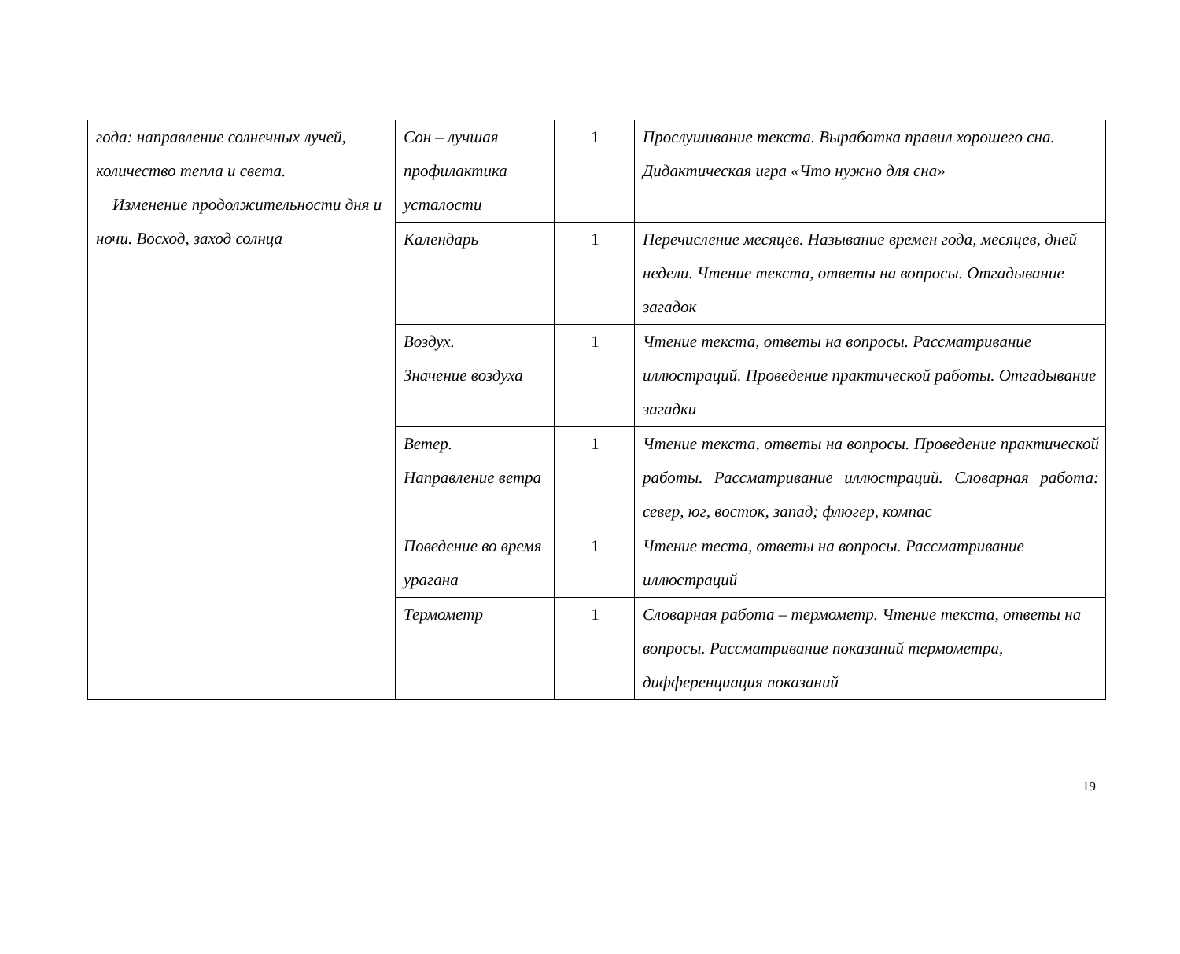| года: направление солнечных лучей, количество тепла и света. Изменение продолжительности дня и ночи. Восход, заход солнца | Сон – лучшая профилактика усталости | 1 | Прослушивание текста. Выработка правил хорошего сна. Дидактическая игра «Что нужно для сна» |
| | Календарь | 1 | Перечисление месяцев. Называние времен года, месяцев, дней недели. Чтение текста, ответы на вопросы. Отгадывание загадок |
| | Воздух. Значение воздуха | 1 | Чтение текста, ответы на вопросы. Рассматривание иллюстраций. Проведение практической работы. Отгадывание загадки |
| | Ветер. Направление ветра | 1 | Чтение текста, ответы на вопросы. Проведение практической работы. Рассматривание иллюстраций. Словарная работа: север, юг, восток, запад; флюгер, компас |
| | Поведение во время урагана | 1 | Чтение теста, ответы на вопросы. Рассматривание иллюстраций |
| | Термометр | 1 | Словарная работа – термометр. Чтение текста, ответы на вопросы. Рассматривание показаний термометра, дифференциация показаний |
19